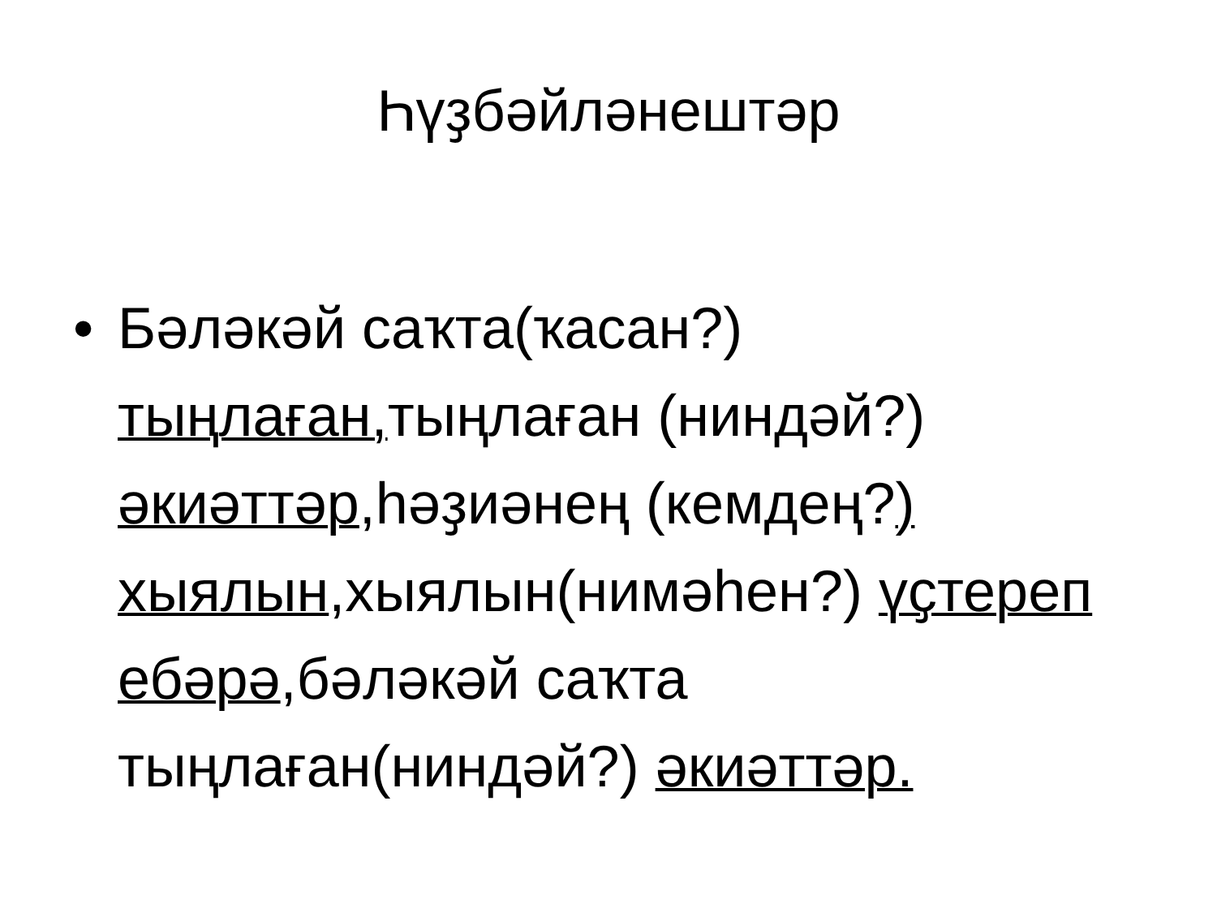Һүҙбәйләнештәр
• Бәләкәй саҡта(ҡасан?) тыңлаған, тыңлаған (ниндәй?) әкиәттәр,һәҙиәнең (кемдең?) хыялын,хыялын(нимәһен?) үҫтереп ебәрә,бәләкәй саҡта тыңлаған(ниндәй?) әкиәттәр.